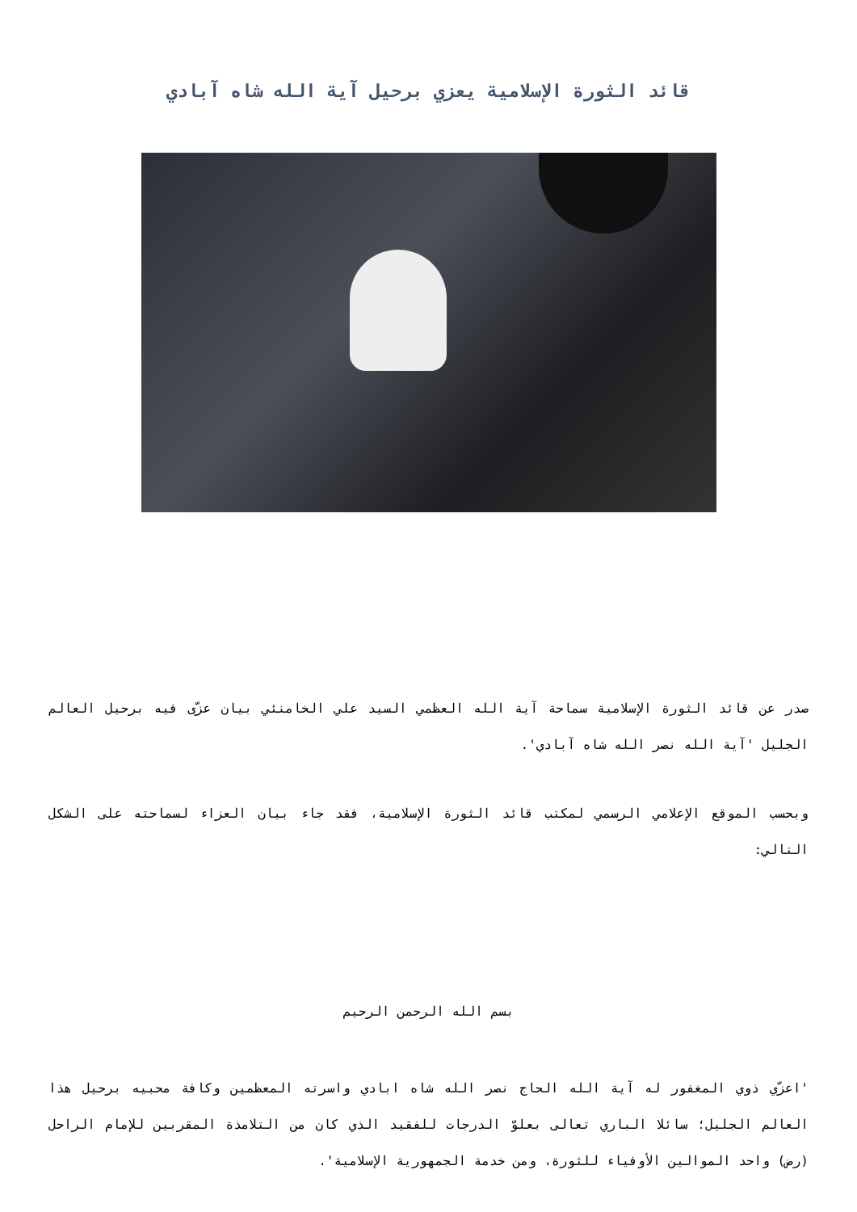قائد الثورة الإسلامية يعزي برحيل آية الله شاه آبادي
صدر عن قائد الثورة الإسلامية سماحة آية الله العظمي السيد علي الخامنئي بيان عزّى فيه برحيل العالم الجليل 'آية الله نصر الله شاه آبادي'.
وبحسب الموقع الإعلامي الرسمي لمكتب قائد الثورة الإسلامية، فقد جاء بيان العزاء لسماحته على الشكل التالي:
بسم الله الرحمن الرحيم
'اعزّي ذوي المغفور له آية الله الحاج نصر الله شاه ابادي واسرته المعظمين وكافة محبيه برحيل هذا العالم الجليل؛ سائلا الباري تعالى بعلوّ الدرجات للفقيد الذي كان من التلامذة المقربين للإمام الراحل (رض) واحد الموالين الأوفياء للثورة، ومن خدمة الجمهورية الإسلامية'.